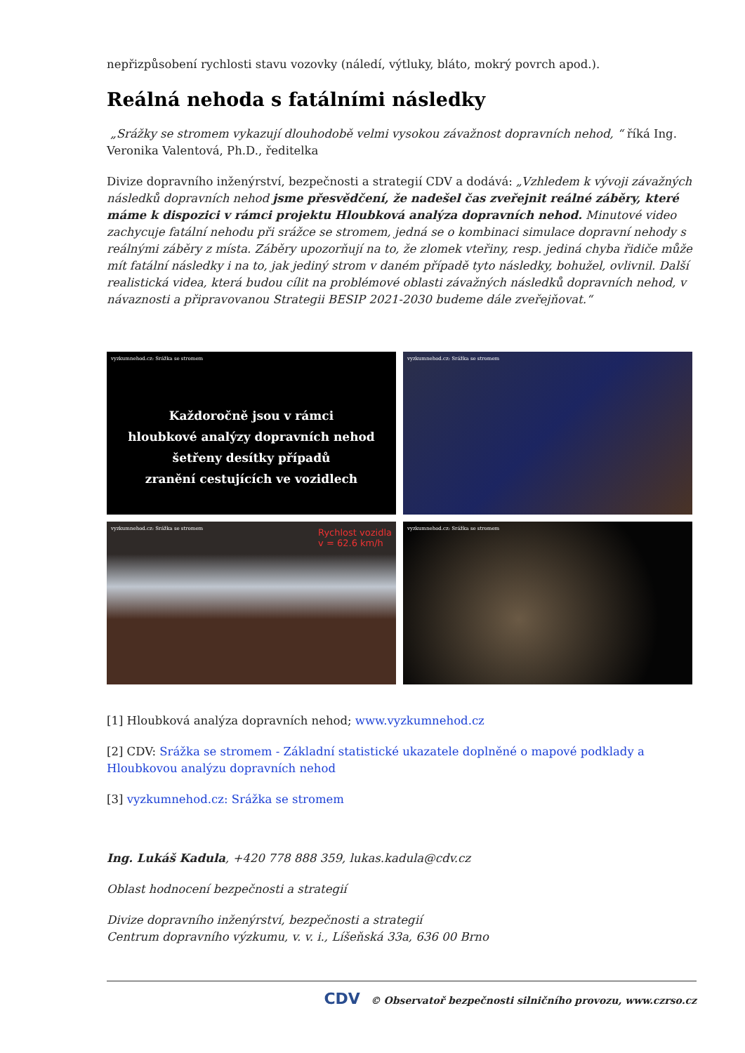nepřizpůsobení rychlosti stavu vozovky (náledí, výtluky, bláto, mokrý povrch apod.).
Reálná nehoda s fatálními následky
„Srážky se stromem vykazují dlouhodobě velmi vysokou závažnost dopravních nehod, “ říká Ing. Veronika Valentová, Ph.D., ředitelka
Divize dopravního inženýrství, bezpečnosti a strategií CDV a dodává: „Vzhledem k vývoji závažných následků dopravních nehod jsme přesvědčení, že nadešel čas zveřejnit reálné záběry, které máme k dispozici v rámci projektu Hloubková analýza dopravních nehod. Minutové video zachycuje fatální nehodu při srážce se stromem, jedná se o kombinaci simulace dopravní nehody s reálnými záběry z místa. Záběry upozorňují na to, že zlomek vteřiny, resp. jediná chyba řidiče může mít fatální následky i na to, jak jediný strom v daném případě tyto následky, bohužel, ovlivnil. Další realistická videa, která budou cílit na problémové oblasti závažných následků dopravních nehod, v návaznosti a připravovanou Strategii BESIP 2021-2030 budeme dále zveřejňovat.“
vyzkumnehod.cz: Srážka se stromem
Každoročně jsou v rámci
hloubkové analýzy dopravních nehod
šetřeny desítky případů
zranění cestujících ve vozidlech
vyzkumnehod.cz: Srážka se stromem
vyzkumnehod.cz: Srážka se stromem
Rychlost vozidla
v = 62.6 km/h
vyzkumnehod.cz: Srážka se stromem
[1] Hloubková analýza dopravních nehod; www.vyzkumnehod.cz
[2] CDV: Srážka se stromem - Základní statistické ukazatele doplněné o mapové podklady a Hloubkovou analýzu dopravních nehod
[3] vyzkumnehod.cz: Srážka se stromem
Ing. Lukáš Kadula, +420 778 888 359, lukas.kadula@cdv.cz
Oblast hodnocení bezpečnosti a strategií
Divize dopravního inženýrství, bezpečnosti a strategií
Centrum dopravního výzkumu, v. v. i., Líšeňská 33a, 636 00 Brno
CDV © Observatoř bezpečnosti silničního provozu, www.czrso.cz